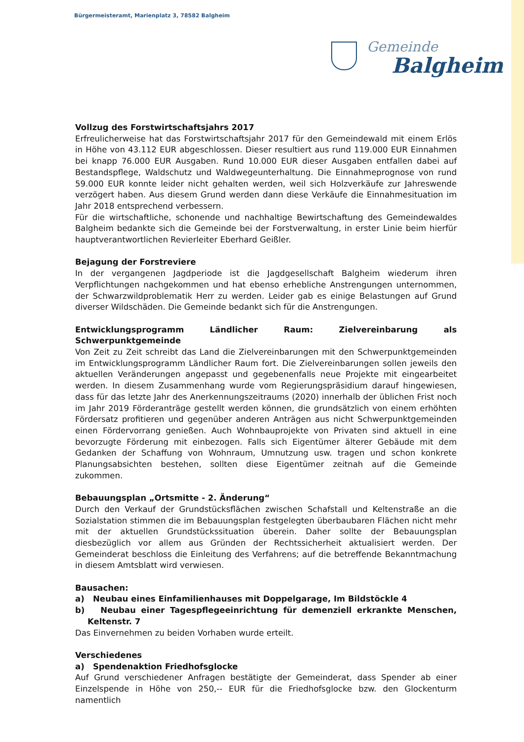Bürgermeisteramt, Marienplatz 3, 78582 Balgheim
Gemeinde
Balgheim
Vollzug des Forstwirtschaftsjahrs 2017
Erfreulicherweise hat das Forstwirtschaftsjahr 2017 für den Gemeindewald mit einem Erlös in Höhe von 43.112 EUR abgeschlossen. Dieser resultiert aus rund 119.000 EUR Einnahmen bei knapp 76.000 EUR Ausgaben. Rund 10.000 EUR dieser Ausgaben entfallen dabei auf Bestandspflege, Waldschutz und Waldwegeunterhaltung. Die Einnahmeprognose von rund 59.000 EUR konnte leider nicht gehalten werden, weil sich Holzverkäufe zur Jahreswende verzögert haben. Aus diesem Grund werden dann diese Verkäufe die Einnahmesituation im Jahr 2018 entsprechend verbessern.
Für die wirtschaftliche, schonende und nachhaltige Bewirtschaftung des Gemeindewaldes Balgheim bedankte sich die Gemeinde bei der Forstverwaltung, in erster Linie beim hierfür hauptverantwortlichen Revierleiter Eberhard Geißler.
Bejagung der Forstreviere
In der vergangenen Jagdperiode ist die Jagdgesellschaft Balgheim wiederum ihren Verpflichtungen nachgekommen und hat ebenso erhebliche Anstrengungen unternommen, der Schwarzwildproblematik Herr zu werden. Leider gab es einige Belastungen auf Grund diverser Wildschäden. Die Gemeinde bedankt sich für die Anstrengungen.
Entwicklungsprogramm Ländlicher Raum: Zielvereinbarung als Schwerpunktgemeinde
Von Zeit zu Zeit schreibt das Land die Zielvereinbarungen mit den Schwerpunktgemeinden im Entwicklungsprogramm Ländlicher Raum fort. Die Zielvereinbarungen sollen jeweils den aktuellen Veränderungen angepasst und gegebenenfalls neue Projekte mit eingearbeitet werden. In diesem Zusammenhang wurde vom Regierungspräsidium darauf hingewiesen, dass für das letzte Jahr des Anerkennungszeitraums (2020) innerhalb der üblichen Frist noch im Jahr 2019 Förderanträge gestellt werden können, die grundsätzlich von einem erhöhten Fördersatz profitieren und gegenüber anderen Anträgen aus nicht Schwerpunktgemeinden einen Fördervorrang genießen. Auch Wohnbauprojekte von Privaten sind aktuell in eine bevorzugte Förderung mit einbezogen. Falls sich Eigentümer älterer Gebäude mit dem Gedanken der Schaffung von Wohnraum, Umnutzung usw. tragen und schon konkrete Planungsabsichten bestehen, sollten diese Eigentümer zeitnah auf die Gemeinde zukommen.
Bebauungsplan „Ortsmitte - 2. Änderung“
Durch den Verkauf der Grundstücksflächen zwischen Schafstall und Keltenstraße an die Sozialstation stimmen die im Bebauungsplan festgelegten überbaubaren Flächen nicht mehr mit der aktuellen Grundstückssituation überein. Daher sollte der Bebauungsplan diesbezüglich vor allem aus Gründen der Rechtssicherheit aktualisiert werden. Der Gemeinderat beschloss die Einleitung des Verfahrens; auf die betreffende Bekanntmachung in diesem Amtsblatt wird verwiesen.
Bausachen:
a) Neubau eines Einfamilienhauses mit Doppelgarage, Im Bildstöckle 4
b) Neubau einer Tagespflegeeinrichtung für demenziell erkrankte Menschen, Keltenstr. 7
Das Einvernehmen zu beiden Vorhaben wurde erteilt.
Verschiedenes
a) Spendenaktion Friedhofsglocke
Auf Grund verschiedener Anfragen bestätigte der Gemeinderat, dass Spender ab einer Einzelspende in Höhe von 250,-- EUR für die Friedhofsglocke bzw. den Glockenturm namentlich